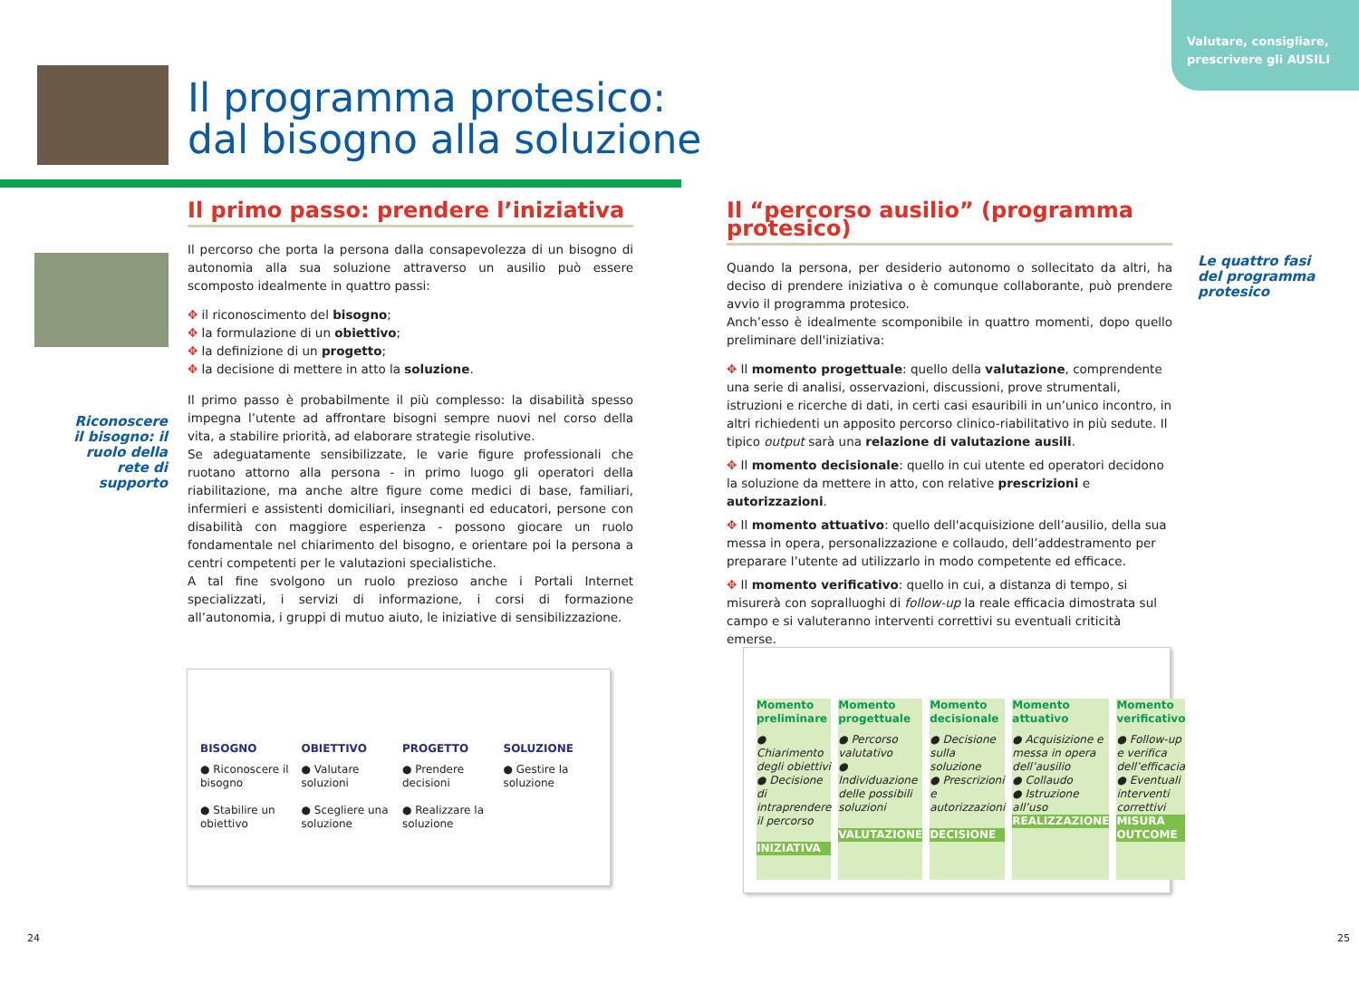Valutare, consigliare,
prescrivere gli AUSILI
Il programma protesico:
dal bisogno alla soluzione
Riconoscere il bisogno: il ruolo della rete di supporto
Il primo passo: prendere l’iniziativa
Il percorso che porta la persona dalla consapevolezza di un bisogno di autonomia alla sua soluzione attraverso un ausilio può essere scomposto idealmente in quattro passi:
✥ il riconoscimento del bisogno;
✥ la formulazione di un obiettivo;
✥ la definizione di un progetto;
✥ la decisione di mettere in atto la soluzione.
Il primo passo è probabilmente il più complesso: la disabilità spesso impegna l’utente ad affrontare bisogni sempre nuovi nel corso della vita, a stabilire priorità, ad elaborare strategie risolutive.
Se adeguatamente sensibilizzate, le varie figure professionali che ruotano attorno alla persona - in primo luogo gli operatori della riabilitazione, ma anche altre figure come medici di base, familiari, infermieri e assistenti domiciliari, insegnanti ed educatori, persone con disabilità con maggiore esperienza - possono giocare un ruolo fondamentale nel chiarimento del bisogno, e orientare poi la persona a centri competenti per le valutazioni specialistiche.
A tal fine svolgono un ruolo prezioso anche i Portali Internet specializzati, i servizi di informazione, i corsi di formazione all’autonomia, i gruppi di mutuo aiuto, le iniziative di sensibilizzazione.
BISOGNO
● Riconoscere il bisogno
● Stabilire un obiettivo
OBIETTIVO
● Valutare soluzioni
● Scegliere una soluzione
PROGETTO
● Prendere decisioni
● Realizzare la soluzione
SOLUZIONE
● Gestire la soluzione
Il “percorso ausilio” (programma protesico)
Quando la persona, per desiderio autonomo o sollecitato da altri, ha deciso di prendere iniziativa o è comunque collaborante, può prendere avvio il programma protesico.
Anch’esso è idealmente scomponibile in quattro momenti, dopo quello preliminare dell'iniziativa:
✥ Il momento progettuale: quello della valutazione, comprendente una serie di analisi, osservazioni, discussioni, prove strumentali, istruzioni e ricerche di dati, in certi casi esauribili in un’unico incontro, in altri richiedenti un apposito percorso clinico-riabilitativo in più sedute. Il tipico output sarà una relazione di valutazione ausili.
✥ Il momento decisionale: quello in cui utente ed operatori decidono la soluzione da mettere in atto, con relative prescrizioni e autorizzazioni.
✥ Il momento attuativo: quello dell'acquisizione dell’ausilio, della sua messa in opera, personalizzazione e collaudo, dell’addestramento per preparare l’utente ad utilizzarlo in modo competente ed efficace.
✥ Il momento verificativo: quello in cui, a distanza di tempo, si misurerà con sopralluoghi di follow-up la reale efficacia dimostrata sul campo e si valuteranno interventi correttivi su eventuali criticità emerse.
Le quattro fasi del programma protesico
Momento preliminare
● Chiarimento degli obiettivi
● Decisione di intraprendere il percorso
INIZIATIVA
Momento progettuale
● Percorso valutativo
● Individuazione delle possibili soluzioni
VALUTAZIONE
Momento decisionale
● Decisione sulla soluzione
● Prescrizioni e autorizzazioni
DECISIONE
Momento attuativo
● Acquisizione e messa in opera dell’ausilio
● Collaudo
● Istruzione all’uso
REALIZZAZIONE
Momento verificativo
● Follow-up e verifica dell’efficacia
● Eventuali interventi correttivi
MISURA OUTCOME
24 25